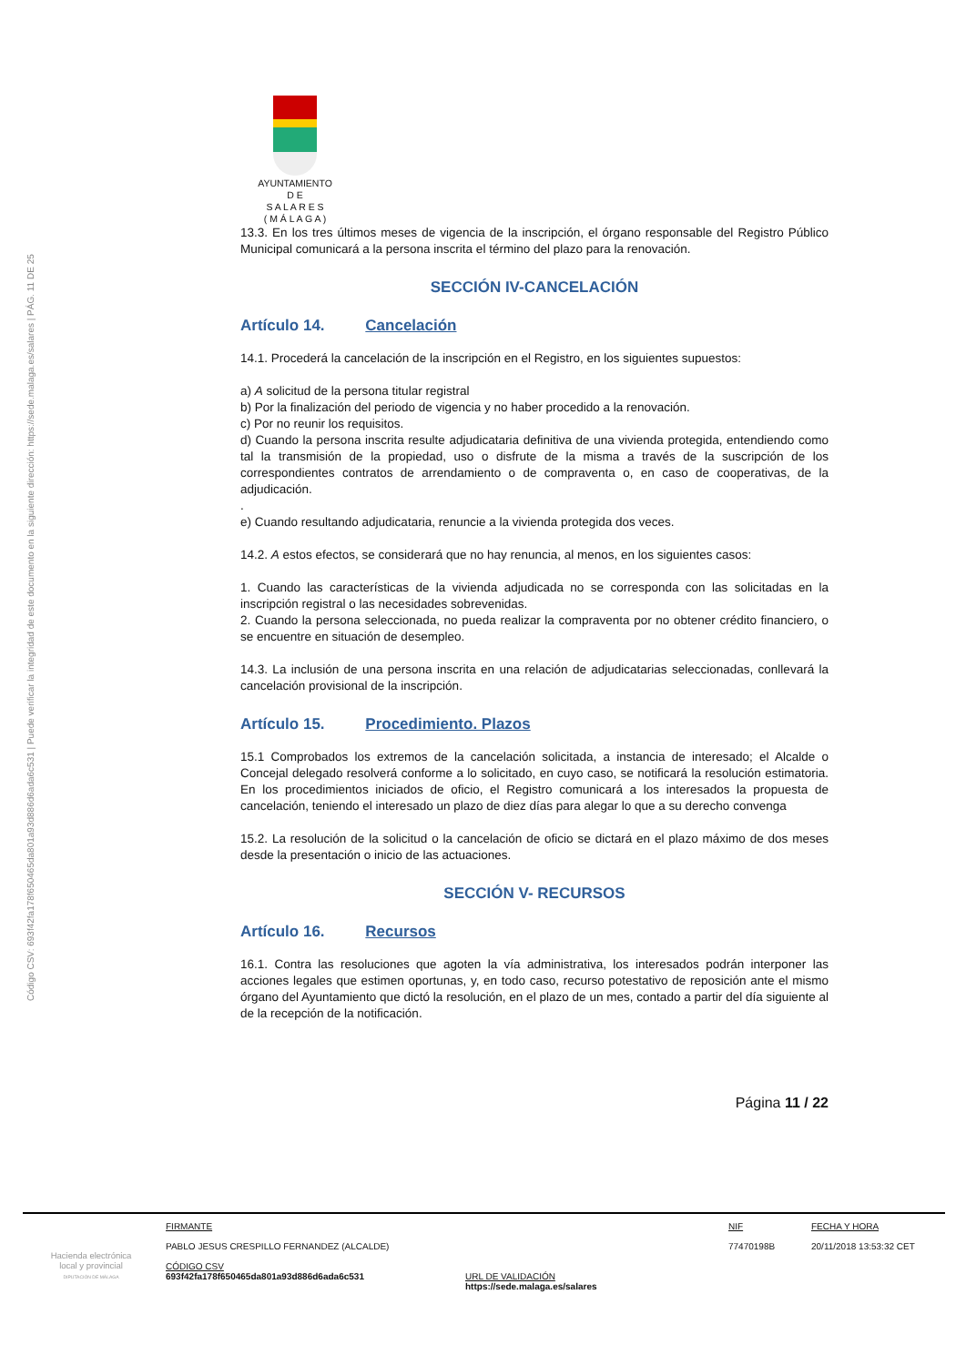Código CSV: 693f42fa178f650465da801a93d886d6ada6c531 | Puede verificar la integridad de este documento en la siguiente dirección: https://sede.malaga.es/salares | PÁG. 11 DE 25
AYUNTAMIENTO
D E
S A L A R E S
( M Á L A G A )
13.3. En los tres últimos meses de vigencia de la inscripción, el órgano responsable del Registro Público Municipal comunicará a la persona inscrita el término del plazo para la renovación.
SECCIÓN IV-CANCELACIÓN
Artículo 14. Cancelación
14.1. Procederá la cancelación de la inscripción en el Registro, en los siguientes supuestos:
a) A solicitud de la persona titular registral
b) Por la finalización del periodo de vigencia y no haber procedido a la renovación.
c) Por no reunir los requisitos.
d) Cuando la persona inscrita resulte adjudicataria definitiva de una vivienda protegida, entendiendo como tal la transmisión de la propiedad, uso o disfrute de la misma a través de la suscripción de los correspondientes contratos de arrendamiento o de compraventa o, en caso de cooperativas, de la adjudicación.
.
e) Cuando resultando adjudicataria, renuncie a la vivienda protegida dos veces.
14.2. A estos efectos, se considerará que no hay renuncia, al menos, en los siguientes casos:
1. Cuando las características de la vivienda adjudicada no se corresponda con las solicitadas en la inscripción registral o las necesidades sobrevenidas.
2. Cuando la persona seleccionada, no pueda realizar la compraventa por no obtener crédito financiero, o se encuentre en situación de desempleo.
14.3. La inclusión de una persona inscrita en una relación de adjudicatarias seleccionadas, conllevará la cancelación provisional de la inscripción.
Artículo 15. Procedimiento. Plazos
15.1 Comprobados los extremos de la cancelación solicitada, a instancia de interesado; el Alcalde o Concejal delegado resolverá conforme a lo solicitado, en cuyo caso, se notificará la resolución estimatoria. En los procedimientos iniciados de oficio, el Registro comunicará a los interesados la propuesta de cancelación, teniendo el interesado un plazo de diez días para alegar lo que a su derecho convenga
15.2. La resolución de la solicitud o la cancelación de oficio se dictará en el plazo máximo de dos meses desde la presentación o inicio de las actuaciones.
SECCIÓN V- RECURSOS
Artículo 16. Recursos
16.1. Contra las resoluciones que agoten la vía administrativa, los interesados podrán interponer las acciones legales que estimen oportunas, y, en todo caso, recurso potestativo de reposición ante el mismo órgano del Ayuntamiento que dictó la resolución, en el plazo de un mes, contado a partir del día siguiente al de la recepción de la notificación.
Página 11 / 22
Hacienda electrónica
local y provincial
DIPUTACIÓN DE MÁLAGA
FIRMANTE
PABLO JESUS CRESPILLO FERNANDEZ (ALCALDE)
CÓDIGO CSV
693f42fa178f650465da801a93d886d6ada6c531
URL DE VALIDACIÓN
https://sede.malaga.es/salares
NIF
77470198B
FECHA Y HORA
20/11/2018 13:53:32 CET